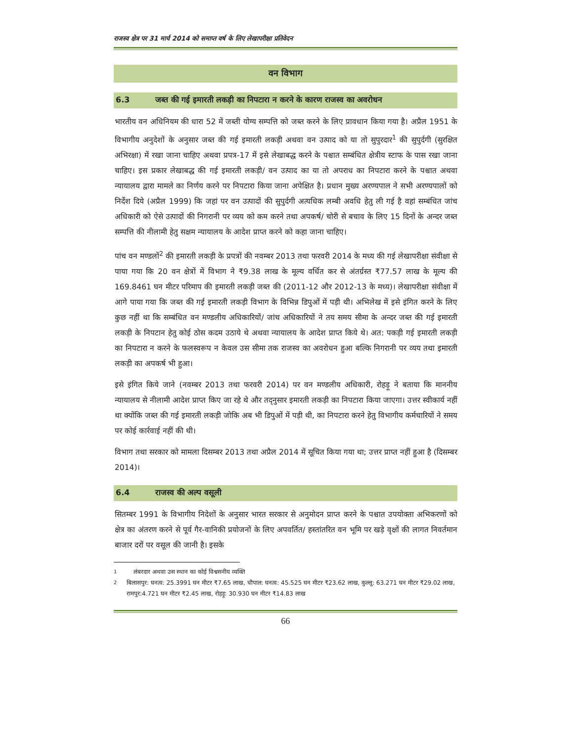राजस्व क्षेत्र पर 31 मार्च 2014 को समाप्त वर्ष के लिए लेखापरीक्षा प्रतिवेदन
वन विभाग
6.3 जब्त की गई इमारती लकड़ी का निपटारा न करने के कारण राजस्व का अवरोधन
भारतीय वन अधिनियम की धारा 52 में जब्ती योग्य सम्पत्ति को जब्त करने के लिए प्रावधान किया गया है। अप्रैल 1951 के विभागीय अनुदेशों के अनुसार जब्त की गई इमारती लकड़ी अथवा वन उत्पाद को या तो सुपुरदार<sup>1</sup> की सुपुर्दगी (सुरक्षित अभिरक्षा) में रखा जाना चाहिए अथवा प्रपत्र-17 में इसे लेखाबद्ध करने के पश्चात सम्बंधित क्षेत्रीय स्टाफ के पास रखा जाना चाहिए। इस प्रकार लेखाबद्ध की गई इमारती लकड़ी/ वन उत्पाद का या तो अपराध का निपटारा करने के पश्चात अथवा न्यायालय द्वारा मामले का निर्णय करने पर निपटारा किया जाना अपेक्षित है। प्रधान मुख्य अरण्यपाल ने सभी अरण्यपालों को निर्देश दिये (अप्रैल 1999) कि जहां पर वन उत्पादों की सुपुर्दगी अत्यधिक लम्बी अवधि हेतु ली गई है वहां सम्बंधित जांच अधिकारी को ऐसे उत्पादों की निगरानी पर व्यय को कम करने तथा अपकर्ष/ चोरी से बचाव के लिए 15 दिनों के अन्दर जब्त सम्पत्ति की नीलामी हेतु सक्षम न्यायालय के आदेश प्राप्त करने को कहा जाना चाहिए।
पांच वन मण्डलों<sup>2</sup> की इमारती लकड़ी के प्रपत्रों की नवम्बर 2013 तथा फरवरी 2014 के मध्य की गई लेखापरीक्षा संवीक्षा से पाया गया कि 20 वन क्षेत्रों में विभाग ने ₹9.38 लाख के मूल्य वर्धित कर से अंतर्ग्रस्त ₹77.57 लाख के मूल्य की 169.8461 घन मीटर परिमाप की इमारती लकड़ी जब्त की (2011-12 और 2012-13 के मध्य)। लेखापरीक्षा संवीक्षा में आगे पाया गया कि जब्त की गई इमारती लकड़ी विभाग के विभिन्न डिपुओं में पड़ी थी। अभिलेख में इसे इंगित करने के लिए कुछ नहीं था कि सम्बंधित वन मण्डलीय अधिकारियों/ जांच अधिकारियों ने तय समय सीमा के अन्दर जब्त की गई इमारती लकड़ी के निपटान हेतु कोई ठोस कदम उठाये थे अथवा न्यायालय के आदेश प्राप्त किये थे। अत: पकड़ी गई इमारती लकड़ी का निपटारा न करने के फलस्वरूप न केवल उस सीमा तक राजस्व का अवरोधन हुआ बल्कि निगरानी पर व्यय तथा इमारती लकड़ी का अपकर्ष भी हुआ।
इसे इंगित किये जाने (नवम्बर 2013 तथा फरवरी 2014) पर वन मण्डलीय अधिकारी, रोहड़ू ने बताया कि माननीय न्यायालय से नीलामी आदेश प्राप्त किए जा रहे थे और तद्नुसार इमारती लकड़ी का निपटारा किया जाएगा। उत्तर स्वीकार्य नहीं था क्योंकि जब्त की गई इमारती लकड़ी जोकि अब भी डिपुओं में पड़ी थी, का निपटारा करने हेतु विभागीय कर्मचारियों ने समय पर कोई कार्रवाई नहीं की थी।
विभाग तथा सरकार को मामला दिसम्बर 2013 तथा अप्रैल 2014 में सूचित किया गया था; उत्तर प्राप्त नहीं हुआ है (दिसम्बर 2014)।
6.4 राजस्व की अल्प वसूली
सितम्बर 1991 के विभागीय निदेशों के अनुसार भारत सरकार से अनुमोदन प्राप्त करने के पश्चात उपयोक्ता अभिकरणों को क्षेत्र का अंतरण करने से पूर्व गैर-वानिकी प्रयोजनों के लिए अपवर्तित/ हस्तांतरित वन भूमि पर खड़े वृक्षों की लागत निवर्तमान बाजार दरों पर वसूल की जानी है। इसके
<sup>1</sup> लंबरदार अथवा उस स्थान का कोई विश्वसनीय व्यक्ति
<sup>2</sup> बिलासपुर: घनत्व: 25.3991 घन मीटर ₹7.65 लाख, चौपाल: घनत्व: 45.525 घन मीटर ₹23.62 लाख, कुल्लू: 63.271 घन मीटर ₹29.02 लाख, रामपुर:4.721 घन मीटर ₹2.45 लाख, रोहड़ू: 30.930 घन मीटर ₹14.83 लाख
66